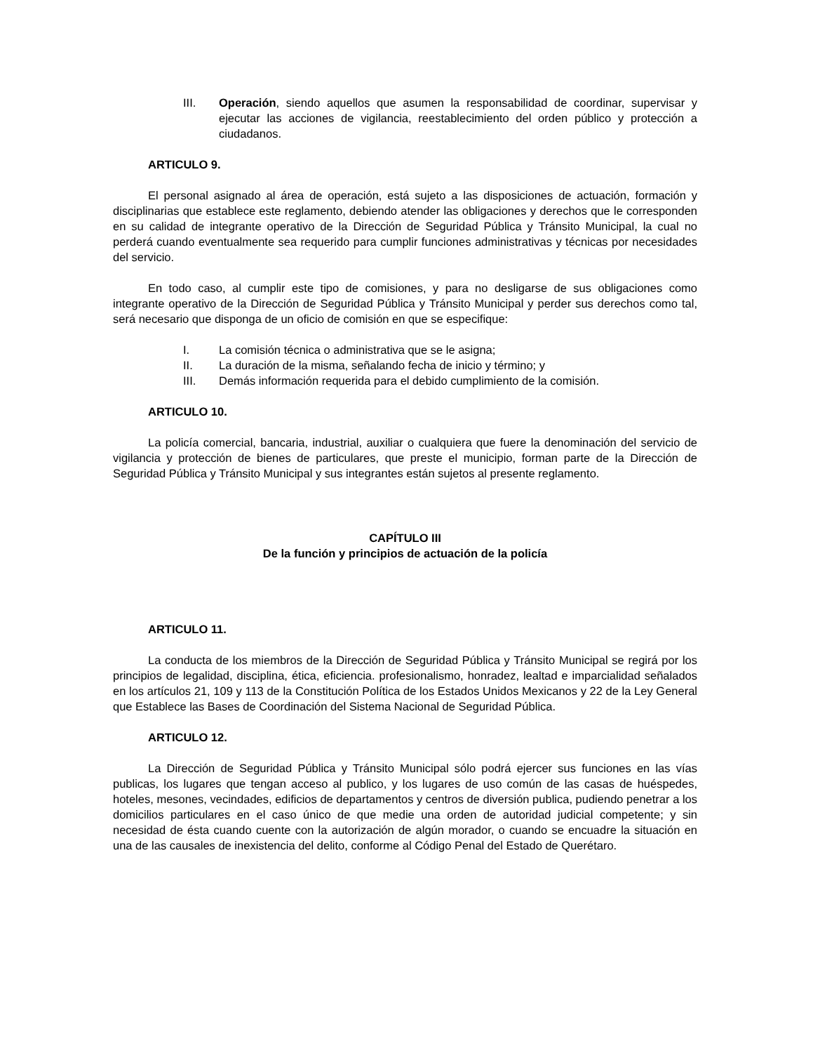III. Operación, siendo aquellos que asumen la responsabilidad de coordinar, supervisar y ejecutar las acciones de vigilancia, reestablecimiento del orden público y protección a ciudadanos.
ARTICULO 9.
El personal asignado al área de operación, está sujeto a las disposiciones de actuación, formación y disciplinarias que establece este reglamento, debiendo atender las obligaciones y derechos que le corresponden en su calidad de integrante operativo de la Dirección de Seguridad Pública y Tránsito Municipal, la cual no perderá cuando eventualmente sea requerido para cumplir funciones administrativas y técnicas por necesidades del servicio.
En todo caso, al cumplir este tipo de comisiones, y para no desligarse de sus obligaciones como integrante operativo de la Dirección de Seguridad Pública y Tránsito Municipal y perder sus derechos como tal, será necesario que disponga de un oficio de comisión en que se especifique:
I. La comisión técnica o administrativa que se le asigna;
II. La duración de la misma, señalando fecha de inicio y término; y
III. Demás información requerida para el debido cumplimiento de la comisión.
ARTICULO 10.
La policía comercial, bancaria, industrial, auxiliar o cualquiera que fuere la denominación del servicio de vigilancia y protección de bienes de particulares, que preste el municipio, forman parte de la Dirección de Seguridad Pública y Tránsito Municipal y sus integrantes están sujetos al presente reglamento.
CAPÍTULO III
De la función y principios de actuación de la policía
ARTICULO 11.
La conducta de los miembros de la Dirección de Seguridad Pública y Tránsito Municipal se regirá por los principios de legalidad, disciplina, ética, eficiencia. profesionalismo, honradez, lealtad e imparcialidad señalados en los artículos 21, 109 y 113 de la Constitución Política de los Estados Unidos Mexicanos y 22 de la Ley General que Establece las Bases de Coordinación del Sistema Nacional de Seguridad Pública.
ARTICULO 12.
La Dirección de Seguridad Pública y Tránsito Municipal sólo podrá ejercer sus funciones en las vías publicas, los lugares que tengan acceso al publico, y los lugares de uso común de las casas de huéspedes, hoteles, mesones, vecindades, edificios de departamentos y centros de diversión publica, pudiendo penetrar a los domicilios particulares en el caso único de que medie una orden de autoridad judicial competente; y sin necesidad de ésta cuando cuente con la autorización de algún morador, o cuando se encuadre la situación en una de las causales de inexistencia del delito, conforme al Código Penal del Estado de Querétaro.